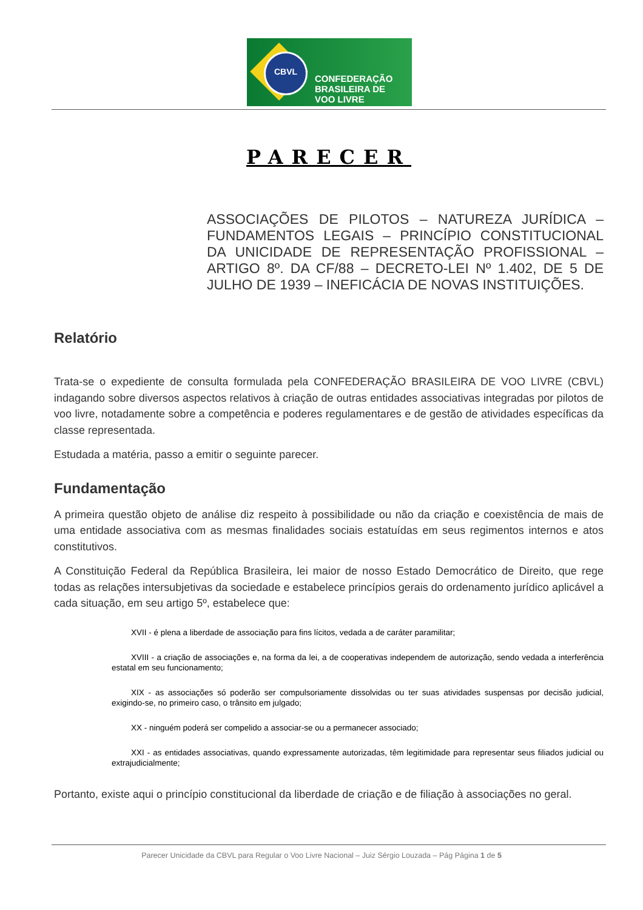CBVL
CONFEDERAÇÃO
BRASILEIRA DE
VOO LIVRE
PARECER
ASSOCIAÇÕES DE PILOTOS – NATUREZA JURÍDICA – FUNDAMENTOS LEGAIS – PRINCÍPIO CONSTITUCIONAL DA UNICIDADE DE REPRESENTAÇÃO PROFISSIONAL – ARTIGO 8º. DA CF/88 – DECRETO-LEI Nº 1.402, DE 5 DE JULHO DE 1939 – INEFICÁCIA DE NOVAS INSTITUIÇÕES.
Relatório
Trata-se o expediente de consulta formulada pela CONFEDERAÇÃO BRASILEIRA DE VOO LIVRE (CBVL) indagando sobre diversos aspectos relativos à criação de outras entidades associativas integradas por pilotos de voo livre, notadamente sobre a competência e poderes regulamentares e de gestão de atividades específicas da classe representada.
Estudada a matéria, passo a emitir o seguinte parecer.
Fundamentação
A primeira questão objeto de análise diz respeito à possibilidade ou não da criação e coexistência de mais de uma entidade associativa com as mesmas finalidades sociais estatuídas em seus regimentos internos e atos constitutivos.
A Constituição Federal da República Brasileira, lei maior de nosso Estado Democrático de Direito, que rege todas as relações intersubjetivas da sociedade e estabelece princípios gerais do ordenamento jurídico aplicável a cada situação, em seu artigo 5º, estabelece que:
XVII - é plena a liberdade de associação para fins lícitos, vedada a de caráter paramilitar;
XVIII - a criação de associações e, na forma da lei, a de cooperativas independem de autorização, sendo vedada a interferência estatal em seu funcionamento;
XIX - as associações só poderão ser compulsoriamente dissolvidas ou ter suas atividades suspensas por decisão judicial, exigindo-se, no primeiro caso, o trânsito em julgado;
XX - ninguém poderá ser compelido a associar-se ou a permanecer associado;
XXI - as entidades associativas, quando expressamente autorizadas, têm legitimidade para representar seus filiados judicial ou extrajudicialmente;
Portanto, existe aqui o princípio constitucional da liberdade de criação e de filiação à associações no geral.
Parecer Unicidade da CBVL para Regular o Voo Livre Nacional – Juiz Sérgio Louzada – Pág Página 1 de 5